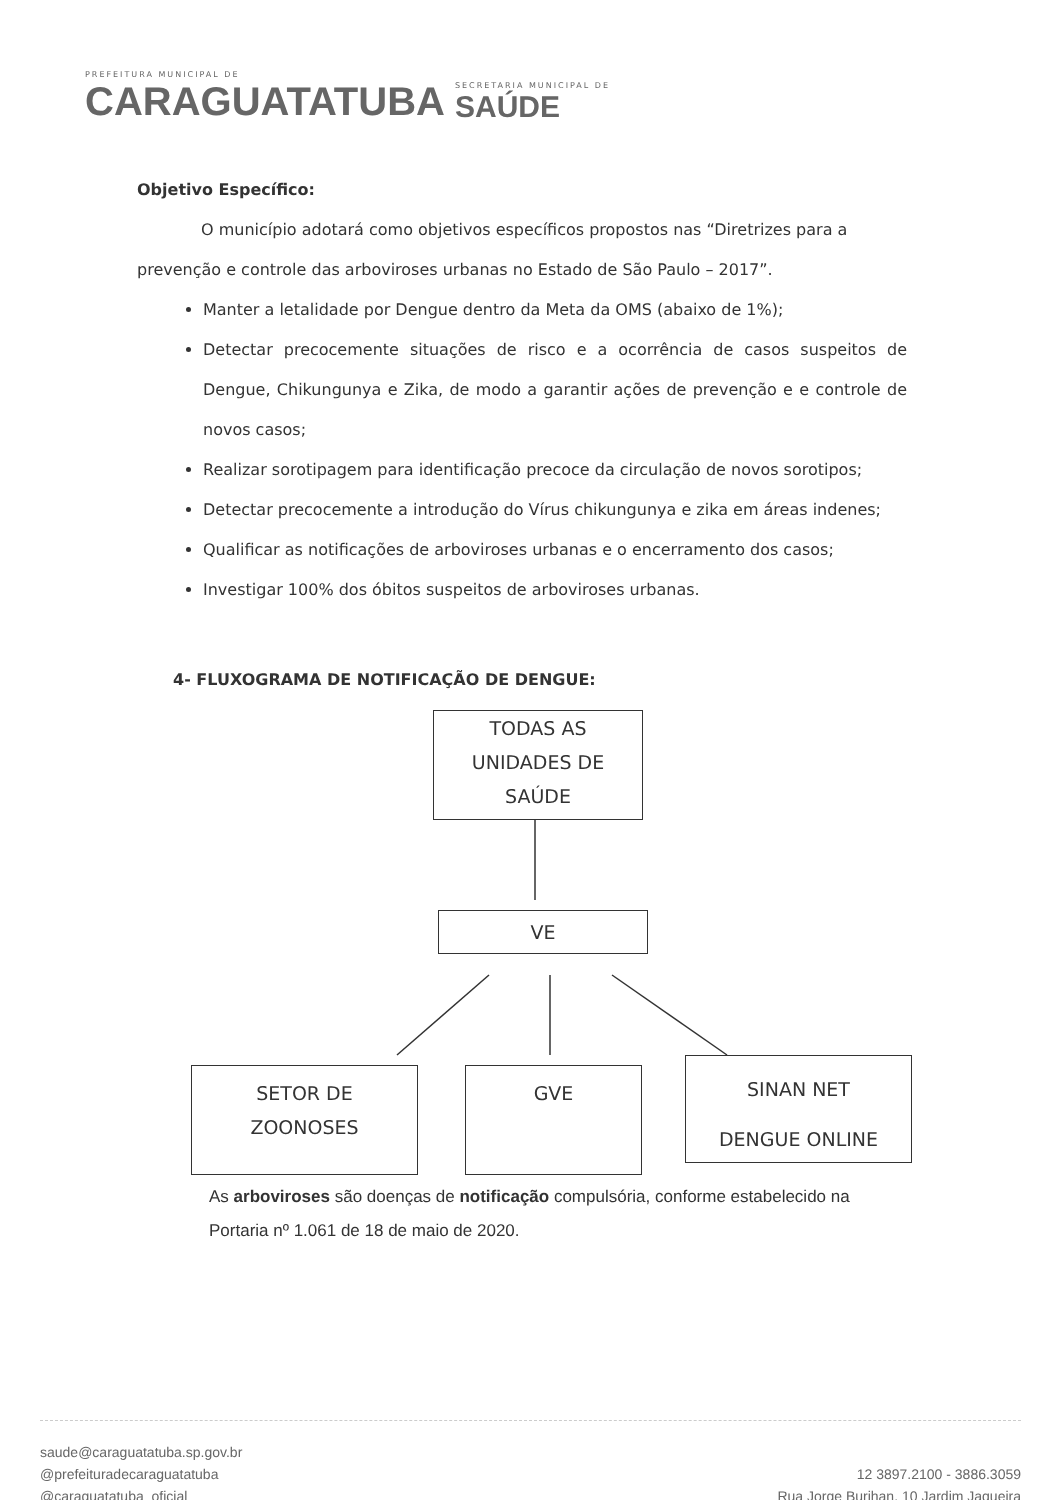PREFEITURA MUNICIPAL DE
CARAGUATATUBA
SECRETARIA MUNICIPAL DE
SAÚDE
Objetivo Específico:
O município adotará como objetivos específicos propostos nas “Diretrizes para a prevenção e controle das arboviroses urbanas no Estado de São Paulo – 2017”.
Manter a letalidade por Dengue dentro da Meta da OMS (abaixo de 1%);
Detectar precocemente situações de risco e a ocorrência de casos suspeitos de Dengue, Chikungunya e Zika, de modo a garantir ações de prevenção e e controle de novos casos;
Realizar sorotipagem para identificação precoce da circulação de novos sorotipos;
Detectar precocemente a introdução do Vírus chikungunya e zika em áreas indenes;
Qualificar as notificações de arboviroses urbanas e o encerramento dos casos;
Investigar 100% dos óbitos suspeitos de arboviroses urbanas.
4- FLUXOGRAMA DE NOTIFICAÇÃO DE DENGUE:
TODAS AS
UNIDADES DE
SAÚDE
VE
SETOR DE
ZOONOSES
GVE
SINAN NET
DENGUE ONLINE
As arboviroses são doenças de notificação compulsória, conforme estabelecido na Portaria nº 1.061 de 18 de maio de 2020.
saude@caraguatatuba.sp.gov.br
@prefeituradecaraguatatuba
@caraguatatuba_oficial
12 3897.2100 - 3886.3059
Rua Jorge Burihan, 10 Jardim Jaqueira